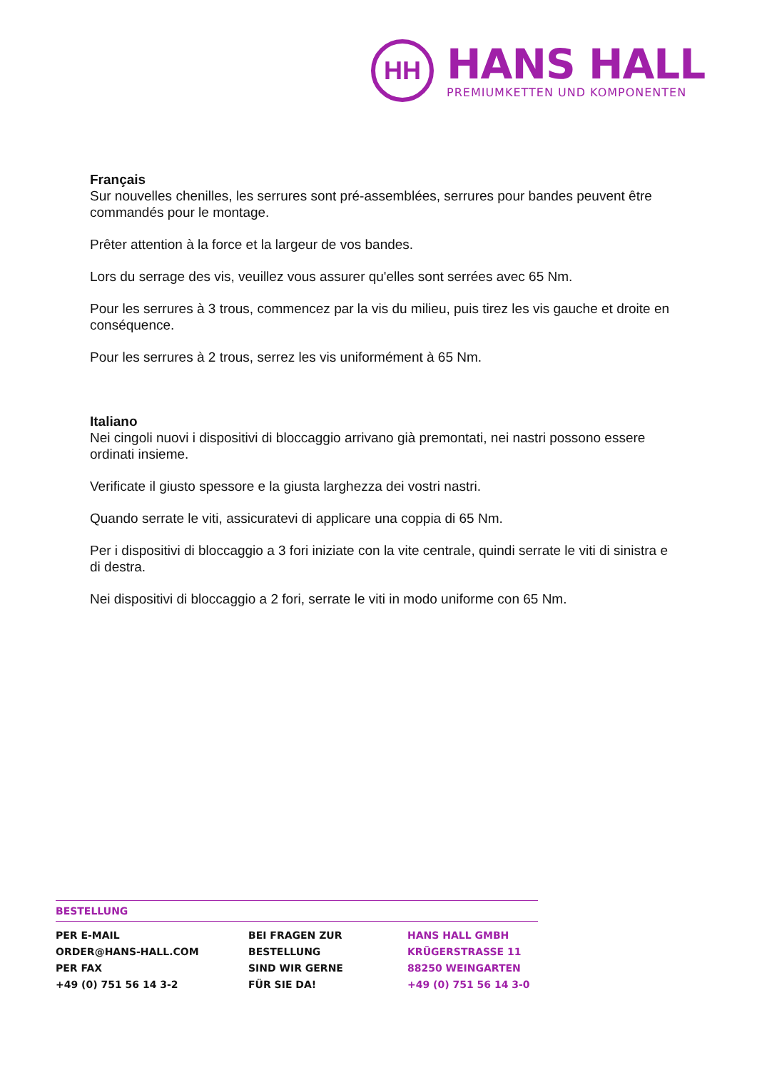HH
HANS HALL
PREMIUMKETTEN UND KOMPONENTEN
Français
Sur nouvelles chenilles, les serrures sont pré-assemblées, serrures pour bandes peuvent être commandés pour le montage.
Prêter attention à la force et la largeur de vos bandes.
Lors du serrage des vis, veuillez vous assurer qu'elles sont serrées avec 65 Nm.
Pour les serrures à 3 trous, commencez par la vis du milieu, puis tirez les vis gauche et droite en conséquence.
Pour les serrures à 2 trous, serrez les vis uniformément à 65 Nm.
Italiano
Nei cingoli nuovi i dispositivi di bloccaggio arrivano già premontati, nei nastri possono essere ordinati insieme.
Verificate il giusto spessore e la giusta larghezza dei vostri nastri.
Quando serrate le viti, assicuratevi di applicare una coppia di 65 Nm.
Per i dispositivi di bloccaggio a 3 fori iniziate con la vite centrale, quindi serrate le viti di sinistra e di destra.
Nei dispositivi di bloccaggio a 2 fori, serrate le viti in modo uniforme con 65 Nm.
BESTELLUNG
PER E-MAIL
ORDER@HANS-HALL.COM
PER FAX
+49 (0) 751 56 14 3-2
BEI FRAGEN ZUR
BESTELLUNG
SIND WIR GERNE
FÜR SIE DA!
HANS HALL GMBH
KRÜGERSTRASSE 11
88250 WEINGARTEN
+49 (0) 751 56 14 3-0